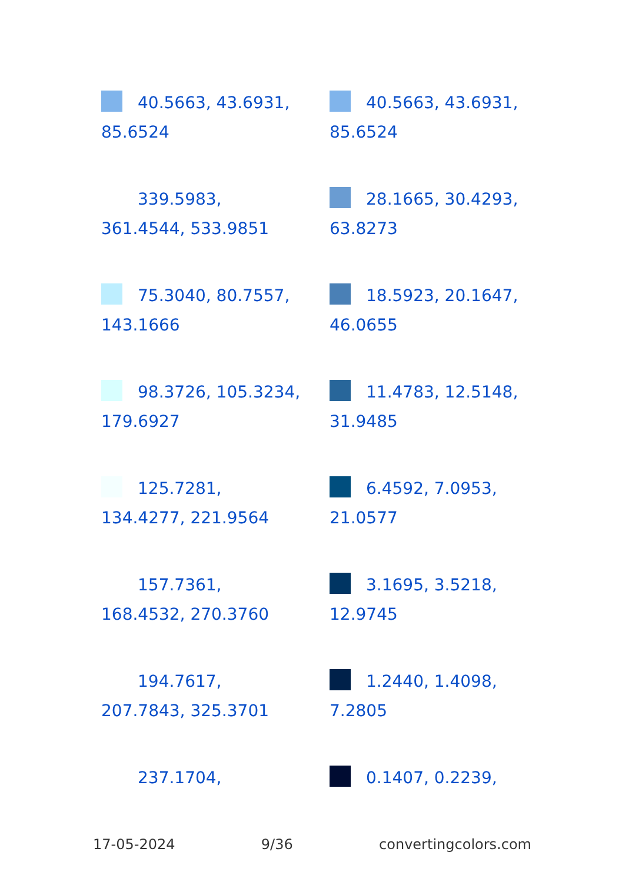40.5663, 43.6931, 85.6524
40.5663, 43.6931, 85.6524
339.5983, 361.4544, 533.9851
28.1665, 30.4293, 63.8273
75.3040, 80.7557, 143.1666
18.5923, 20.1647, 46.0655
98.3726, 105.3234, 179.6927
11.4783, 12.5148, 31.9485
125.7281, 134.4277, 221.9564
6.4592, 7.0953, 21.0577
157.7361, 168.4532, 270.3760
3.1695, 3.5218, 12.9745
194.7617, 207.7843, 325.3701
1.2440, 1.4098, 7.2805
237.1704,
0.1407, 0.2239,
17-05-2024 9/36 convertingcolors.com